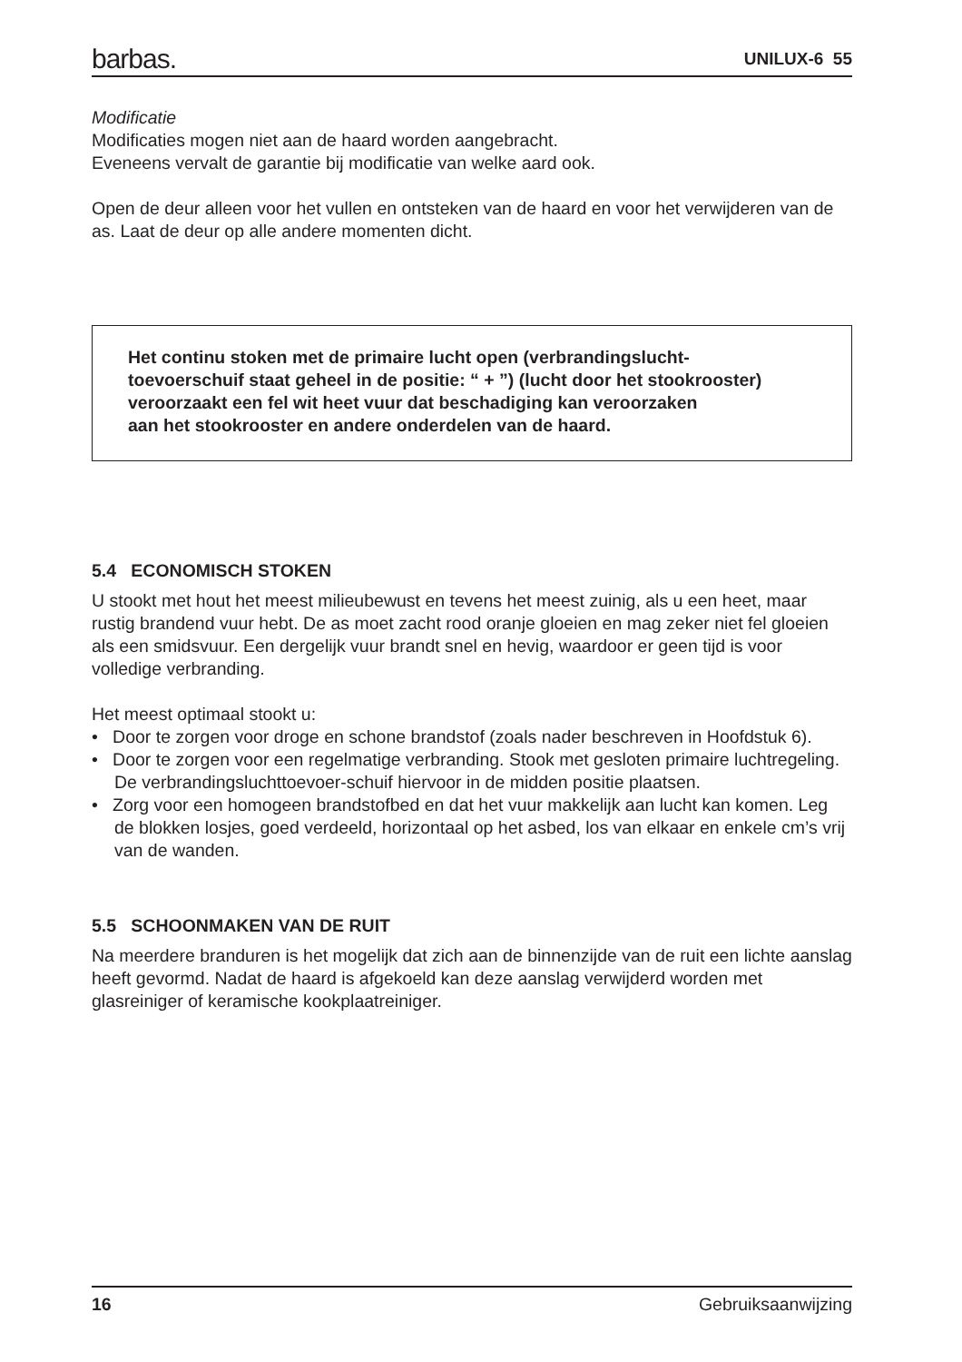barbas. UNILUX-6 55
Modificatie
Modificaties mogen niet aan de haard worden aangebracht.
Eveneens vervalt de garantie bij modificatie van welke aard ook.
Open de deur alleen voor het vullen en ontsteken van de haard en voor het verwijderen van de as. Laat de deur op alle andere momenten dicht.
Het continu stoken met de primaire lucht open (verbrandingslucht-
toevoerschuif staat geheel in de positie: “ + ”) (lucht door het stookrooster)
veroorzaakt een fel wit heet vuur dat beschadiging kan veroorzaken
aan het stookrooster en andere onderdelen van de haard.
5.4 ECONOMISCH STOKEN
U stookt met hout het meest milieubewust en tevens het meest zuinig, als u een heet, maar rustig brandend vuur hebt. De as moet zacht rood oranje gloeien en mag zeker niet fel gloeien als een smidsvuur. Een dergelijk vuur brandt snel en hevig, waardoor er geen tijd is voor volledige verbranding.
Het meest optimaal stookt u:
• Door te zorgen voor droge en schone brandstof (zoals nader beschreven in Hoofdstuk 6).
• Door te zorgen voor een regelmatige verbranding. Stook met gesloten primaire luchtregeling. De verbrandingsluchttoevoer-schuif hiervoor in de midden positie plaatsen.
• Zorg voor een homogeen brandstofbed en dat het vuur makkelijk aan lucht kan komen. Leg de blokken losjes, goed verdeeld, horizontaal op het asbed, los van elkaar en enkele cm’s vrij van de wanden.
5.5 SCHOONMAKEN VAN DE RUIT
Na meerdere branduren is het mogelijk dat zich aan de binnenzijde van de ruit een lichte aanslag heeft gevormd. Nadat de haard is afgekoeld kan deze aanslag verwijderd worden met glasreiniger of keramische kookplaatreiniger.
16 Gebruiksaanwijzing